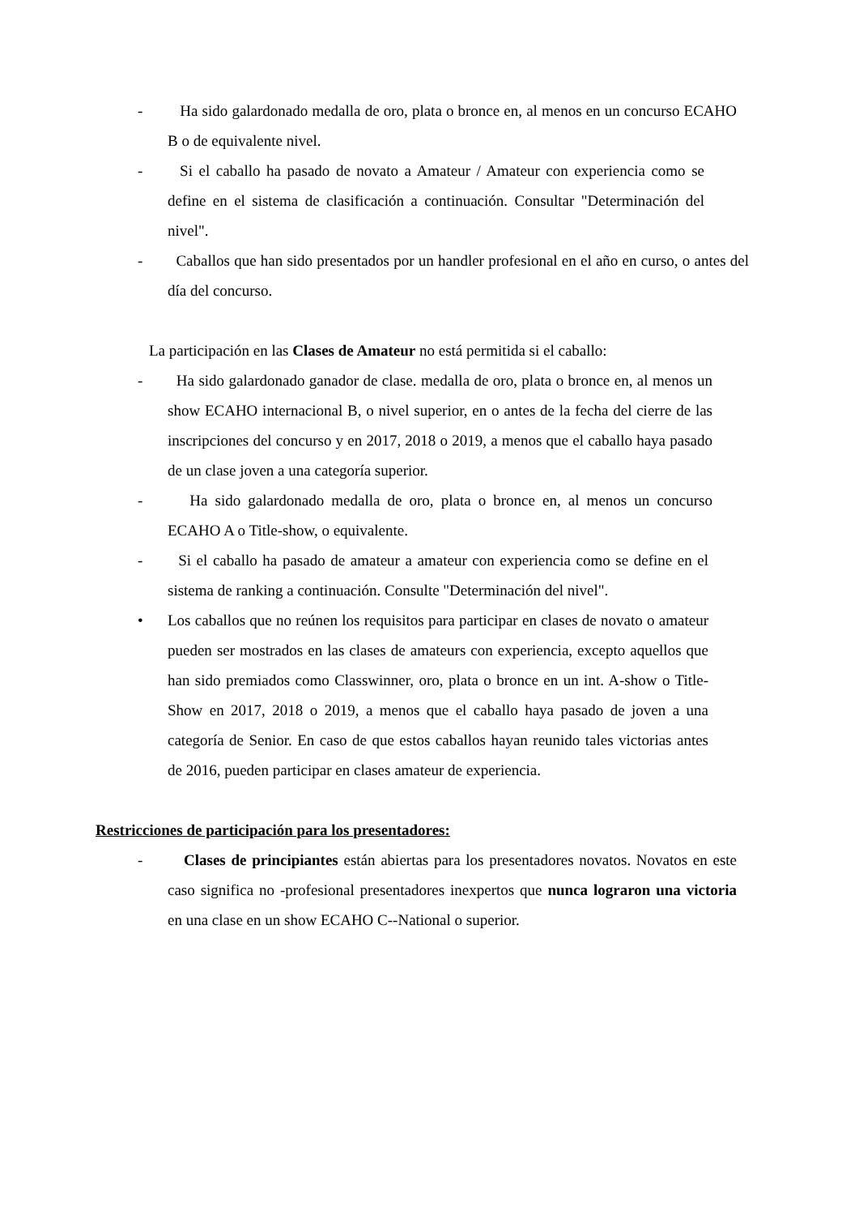- Ha sido galardonado medalla de oro, plata o bronce en, al menos en un concurso ECAHO B o de equivalente nivel.
- Si el caballo ha pasado de novato a Amateur / Amateur con experiencia como se define en el sistema de clasificación a continuación. Consultar "Determinación del nivel".
- Caballos que han sido presentados por un handler profesional en el año en curso, o antes del día del concurso.
La participación en las Clases de Amateur no está permitida si el caballo:
- Ha sido galardonado ganador de clase. medalla de oro, plata o bronce en, al menos un show ECAHO internacional B, o nivel superior, en o antes de la fecha del cierre de las inscripciones del concurso y en 2017, 2018 o 2019, a menos que el caballo haya pasado de un clase joven a una categoría superior.
- Ha sido galardonado medalla de oro, plata o bronce en, al menos un concurso ECAHO A o Title-show, o equivalente.
- Si el caballo ha pasado de amateur a amateur con experiencia como se define en el sistema de ranking a continuación. Consulte "Determinación del nivel".
• Los caballos que no reúnen los requisitos para participar en clases de novato o amateur pueden ser mostrados en las clases de amateurs con experiencia, excepto aquellos que han sido premiados como Classwinner, oro, plata o bronce en un int. A-show o Title-Show en 2017, 2018 o 2019, a menos que el caballo haya pasado de joven a una categoría de Senior. En caso de que estos caballos hayan reunido tales victorias antes de 2016, pueden participar en clases amateur de experiencia.
Restricciones de participación para los presentadores:
- Clases de principiantes están abiertas para los presentadores novatos. Novatos en este caso significa no -profesional presentadores inexpertos que nunca lograron una victoria en una clase en un show ECAHO C--National o superior.